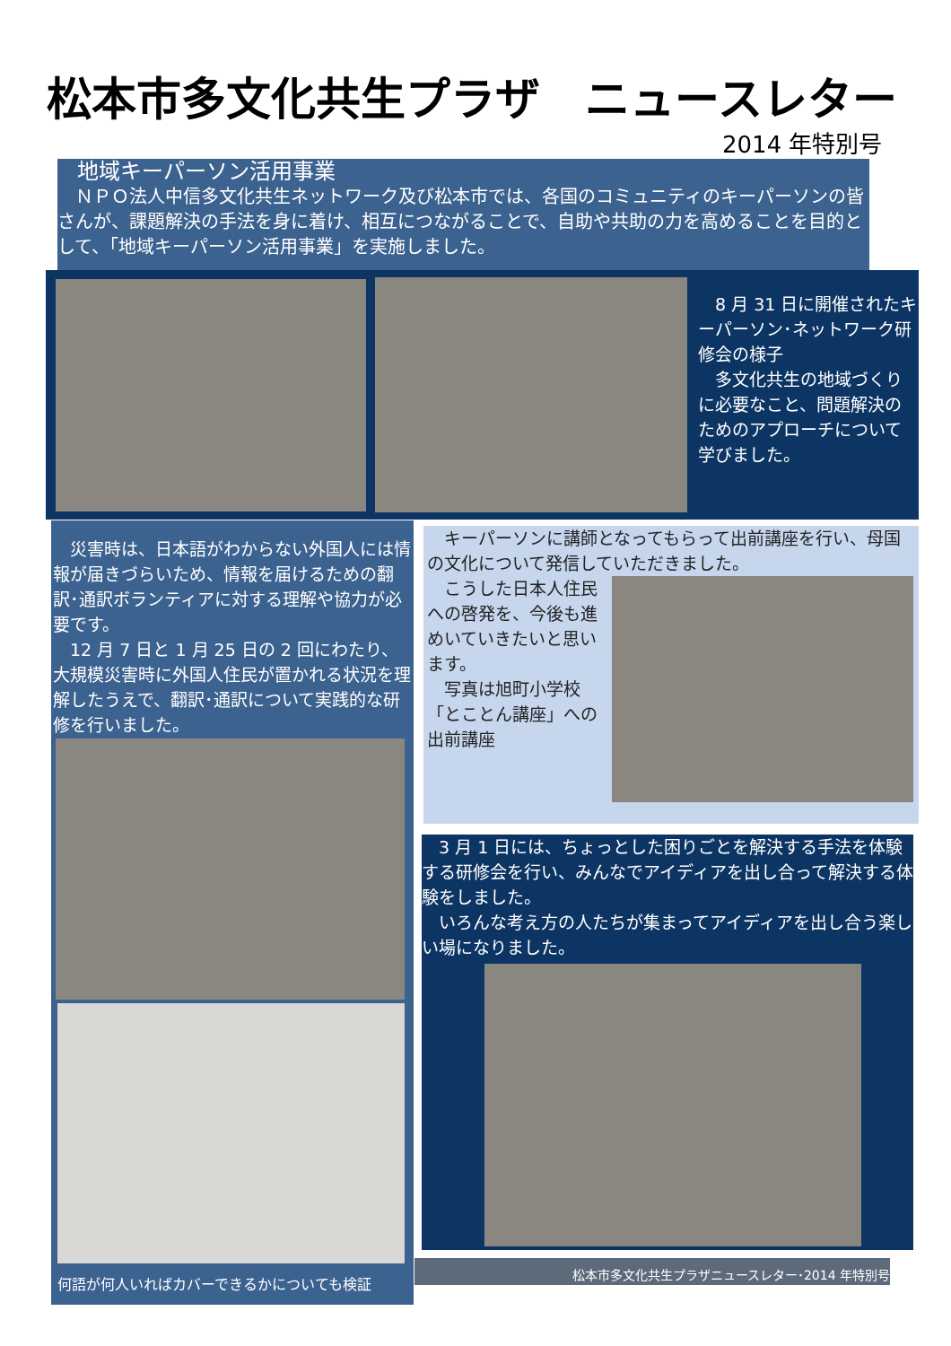松本市多文化共生プラザ　ニュースレター
2014 年特別号
地域キーパーソン活用事業
　ＮＰＯ法人中信多文化共生ネットワーク及び松本市では、各国のコミュニティのキーパーソンの皆さんが、課題解決の手法を身に着け、相互につながることで、自助や共助の力を高めることを目的として、「地域キーパーソン活用事業」を実施しました。
　8 月 31 日に開催されたキーパーソン･ネットワーク研修会の様子
　多文化共生の地域づくりに必要なこと、問題解決のためのアプローチについて学びました。
　災害時は、日本語がわからない外国人には情報が届きづらいため、情報を届けるための翻訳･通訳ボランティアに対する理解や協力が必要です。
　12 月 7 日と 1 月 25 日の 2 回にわたり、大規模災害時に外国人住民が置かれる状況を理解したうえで、翻訳･通訳について実践的な研修を行いました。
何語が何人いればカバーできるかについても検証
　キーパーソンに講師となってもらって出前講座を行い、母国の文化について発信していただきました。
　こうした日本人住民への啓発を、今後も進めいていきたいと思います。
　写真は旭町小学校「とことん講座」への出前講座
　3 月 1 日には、ちょっとした困りごとを解決する手法を体験する研修会を行い、みんなでアイディアを出し合って解決する体験をしました。
　いろんな考え方の人たちが集まってアイディアを出し合う楽しい場になりました。
松本市多文化共生プラザニュースレター･2014 年特別号